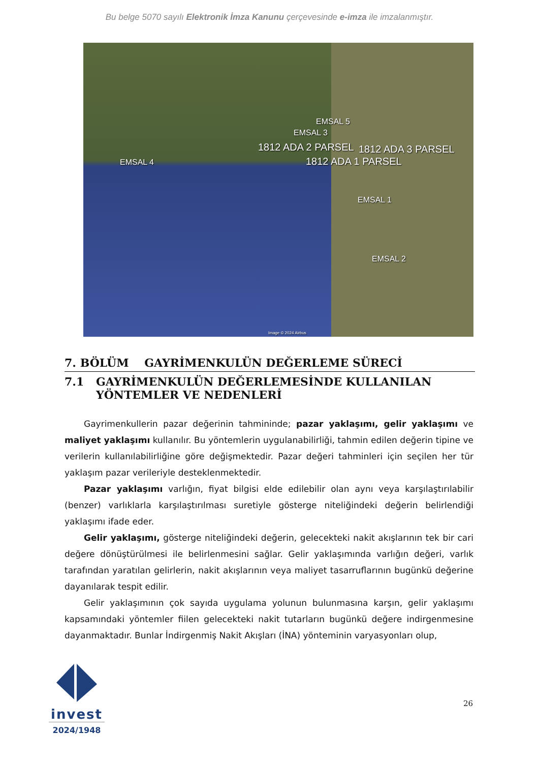Bu belge 5070 sayılı Elektronik İmza Kanunu çerçevesinde e-imza ile imzalanmıştır.
EMSAL 5
EMSAL 3
1812 ADA 2 PARSEL 1812 ADA 3 PARSEL
1812 ADA 1 PARSEL EMSAL 4
EMSAL 1
EMSAL 2
Image © 2024 Airbus
7. BÖLÜM GAYRİMENKULÜN DEĞERLEME SÜRECİ
7.1 GAYRİMENKULÜN DEĞERLEMESİNDE KULLANILAN YÖNTEMLER VE NEDENLERİ
Gayrimenkullerin pazar değerinin tahmininde; pazar yaklaşımı, gelir yaklaşımı ve maliyet yaklaşımı kullanılır. Bu yöntemlerin uygulanabilirliği, tahmin edilen değerin tipine ve verilerin kullanılabilirliğine göre değişmektedir. Pazar değeri tahminleri için seçilen her tür yaklaşım pazar verileriyle desteklenmektedir.
Pazar yaklaşımı varlığın, fiyat bilgisi elde edilebilir olan aynı veya karşılaştırılabilir (benzer) varlıklarla karşılaştırılması suretiyle gösterge niteliğindeki değerin belirlendiği yaklaşımı ifade eder.
Gelir yaklaşımı, gösterge niteliğindeki değerin, gelecekteki nakit akışlarının tek bir cari değere dönüştürülmesi ile belirlenmesini sağlar. Gelir yaklaşımında varlığın değeri, varlık tarafından yaratılan gelirlerin, nakit akışlarının veya maliyet tasarruflarının bugünkü değerine dayanılarak tespit edilir.
Gelir yaklaşımının çok sayıda uygulama yolunun bulunmasına karşın, gelir yaklaşımı kapsamındaki yöntemler fiilen gelecekteki nakit tutarların bugünkü değere indirgenmesine dayanmaktadır. Bunlar İndirgenmiş Nakit Akışları (İNA) yönteminin varyasyonları olup,
invest
2024/1948
26